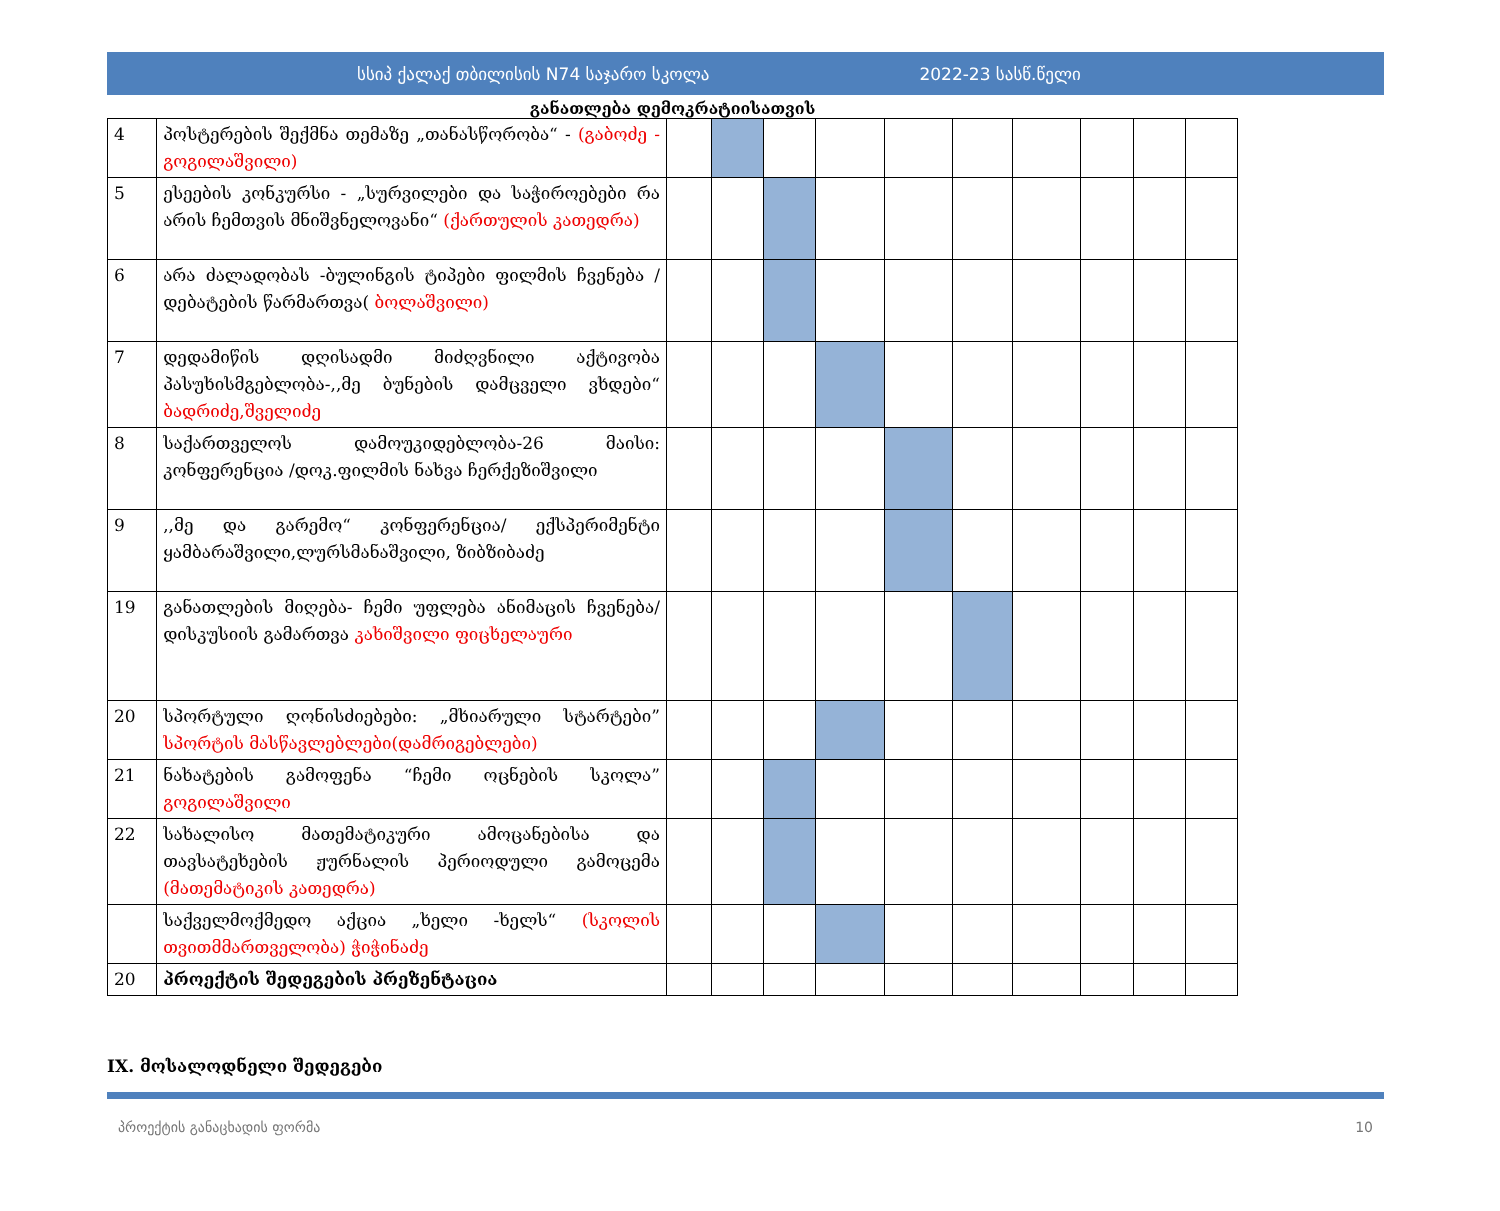სსიპ ქალაქ თბილისის N74 საჯარო სკოლა 2022-23 სასწ.წელი
განათლება დემოკრატიისათვის
| 4 | პოსტერების შექმნა თემაზე „თანასწორობა“ - (გაბოძე - გოგილაშვილი) | | | | | | | | | | |
| 5 | ესეების კონკურსი - „სურვილები და საჭიროებები რა არის ჩემთვის მნიშვნელოვანი“ (ქართულის კათედრა) | | | | | | | | | | |
| 6 | არა ძალადობას -ბულინგის ტიპები ფილმის ჩვენება /დებატების წარმართვა( ბოლაშვილი) | | | | | | | | | | |
| 7 | დედამიწის დღისადმი მიძღვნილი აქტივობა პასუხისმგებლობა-,,მე ბუნების დამცველი ვხდები“ ბადრიძე,შველიძე | | | | | | | | | | |
| 8 | საქართველოს დამოუკიდებლობა-26 მაისი: კონფერენცია /დოკ.ფილმის ნახვა ჩერქეზიშვილი | | | | | | | | | | |
| 9 | ,,მე და გარემო“ კონფერენცია/ ექსპერიმენტი ყამბარაშვილი,ლურსმანაშვილი, ზიბზიბაძე | | | | | | | | | | |
| 19 | განათლების მიღება- ჩემი უფლება ანიმაცის ჩვენება/დისკუსიის გამართვა კახიშვილი ფიცხელაური | | | | | | | | | | |
| 20 | სპორტული ღონისძიებები: „მხიარული სტარტები” სპორტის მასწავლებლები(დამრიგებლები) | | | | | | | | | | |
| 21 | ნახატების გამოფენა “ჩემი ოცნების სკოლა” გოგილაშვილი | | | | | | | | | | |
| 22 | სახალისო მათემატიკური ამოცანებისა და თავსატეხების ჟურნალის პერიოდული გამოცემა (მათემატიკის კათედრა) | | | | | | | | | | |
| | საქველმოქმედო აქცია „ხელი -ხელს“ (სკოლის თვითმმართველობა) ჭიჭინაძე | | | | | | | | | | |
| 20 | პროექტის შედეგების პრეზენტაცია | | | | | | | | | | |
IX. მოსალოდნელი შედეგები
პროექტის განაცხადის ფორმა 10